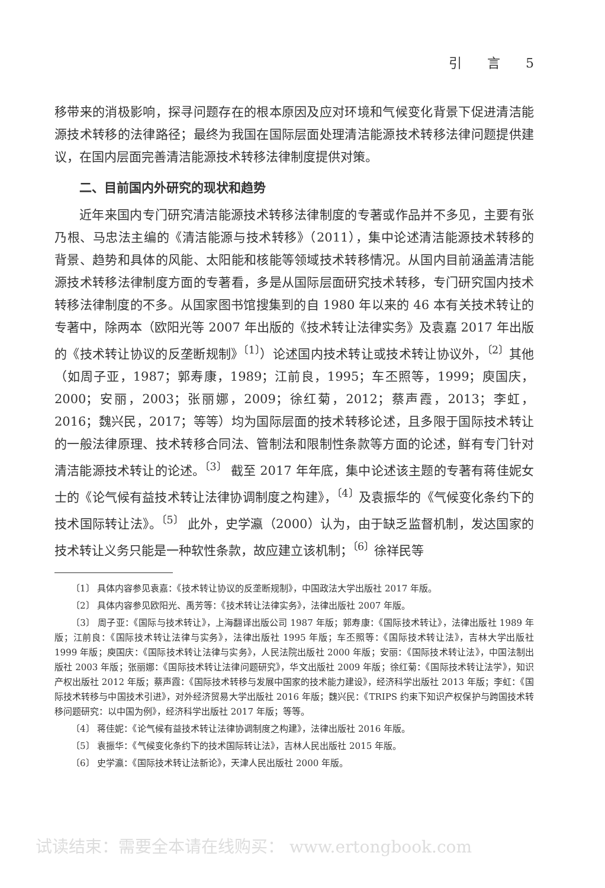引 言 5
移带来的消极影响，探寻问题存在的根本原因及应对环境和气候变化背景下促进清洁能源技术转移的法律路径；最终为我国在国际层面处理清洁能源技术转移法律问题提供建议，在国内层面完善清洁能源技术转移法律制度提供对策。
二、目前国内外研究的现状和趋势
近年来国内专门研究清洁能源技术转移法律制度的专著或作品并不多见，主要有张乃根、马忠法主编的《清洁能源与技术转移》（2011），集中论述清洁能源技术转移的背景、趋势和具体的风能、太阳能和核能等领域技术转移情况。从国内目前涵盖清洁能源技术转移法律制度方面的专著看，多是从国际层面研究技术转移，专门研究国内技术转移法律制度的不多。从国家图书馆搜集到的自 1980 年以来的 46 本有关技术转让的专著中，除两本（欧阳光等 2007 年出版的《技术转让法律实务》及袁嘉 2017 年出版的《技术转让协议的反垄断规制》<sup>〔1〕</sup>）论述国内技术转让或技术转让协议外，<sup>〔2〕</sup>其他（如周子亚，1987；郭寿康，1989；江前良，1995；车丕照等，1999；庾国庆，2000；安丽，2003；张丽娜，2009；徐红菊，2012；蔡声霞，2013；李虹，2016；魏兴民，2017；等等）均为国际层面的技术转移论述，且多限于国际技术转让的一般法律原理、技术转移合同法、管制法和限制性条款等方面的论述，鲜有专门针对清洁能源技术转让的论述。<sup>〔3〕</sup> 截至 2017 年年底，集中论述该主题的专著有蒋佳妮女士的《论气候有益技术转让法律协调制度之构建》，<sup>〔4〕</sup>及袁振华的《气候变化条约下的技术国际转让法》。<sup>〔5〕</sup> 此外，史学瀛（2000）认为，由于缺乏监督机制，发达国家的技术转让义务只能是一种软性条款，故应建立该机制；<sup>〔6〕</sup>徐祥民等
〔1〕 具体内容参见袁嘉：《技术转让协议的反垄断规制》，中国政法大学出版社 2017 年版。
〔2〕 具体内容参见欧阳光、禹芳等：《技术转让法律实务》，法律出版社 2007 年版。
〔3〕 周子亚：《国际与技术转让》，上海翻译出版公司 1987 年版；郭寿康：《国际技术转让》，法律出版社 1989 年版；江前良：《国际技术转让法律与实务》，法律出版社 1995 年版；车丕照等：《国际技术转让法》，吉林大学出版社 1999 年版；庾国庆：《国际技术转让法律与实务》，人民法院出版社 2000 年版；安丽：《国际技术转让法》，中国法制出版社 2003 年版；张丽娜：《国际技术转让法律问题研究》，华文出版社 2009 年版；徐红菊：《国际技术转让法学》，知识产权出版社 2012 年版；蔡声霞：《国际技术转移与发展中国家的技术能力建设》，经济科学出版社 2013 年版；李虹：《国际技术转移与中国技术引进》，对外经济贸易大学出版社 2016 年版；魏兴民：《TRIPS 约束下知识产权保护与跨国技术转移问题研究：以中国为例》，经济科学出版社 2017 年版；等等。
〔4〕 蒋佳妮：《论气候有益技术转让法律协调制度之构建》，法律出版社 2016 年版。
〔5〕 袁振华：《气候变化条约下的技术国际转让法》，吉林人民出版社 2015 年版。
〔6〕 史学瀛：《国际技术转让法新论》，天津人民出版社 2000 年版。
试读结束：需要全本请在线购买： www.ertongbook.com